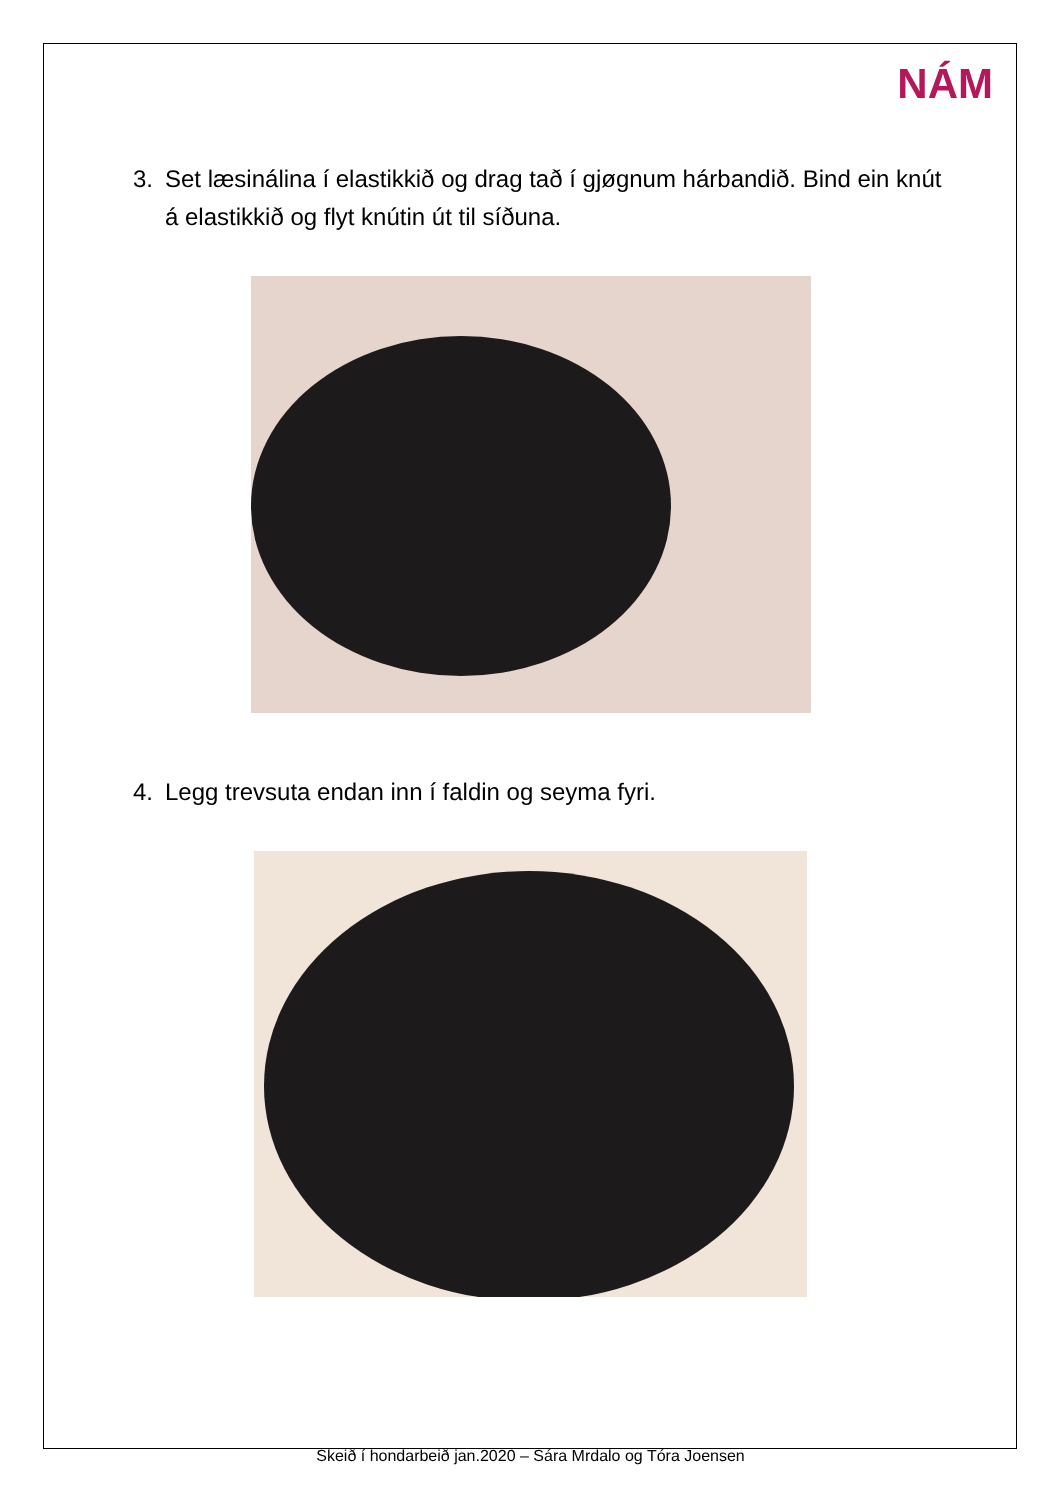NÁM
3. Set læsinálina í elastikkið og drag tað í gjøgnum hárbandið. Bind ein knút á elastikkið og flyt knútin út til síðuna.
4. Legg trevsuta endan inn í faldin og seyma fyri.
Skeið í hondarbeið jan.2020 – Sára Mrdalo og Tóra Joensen